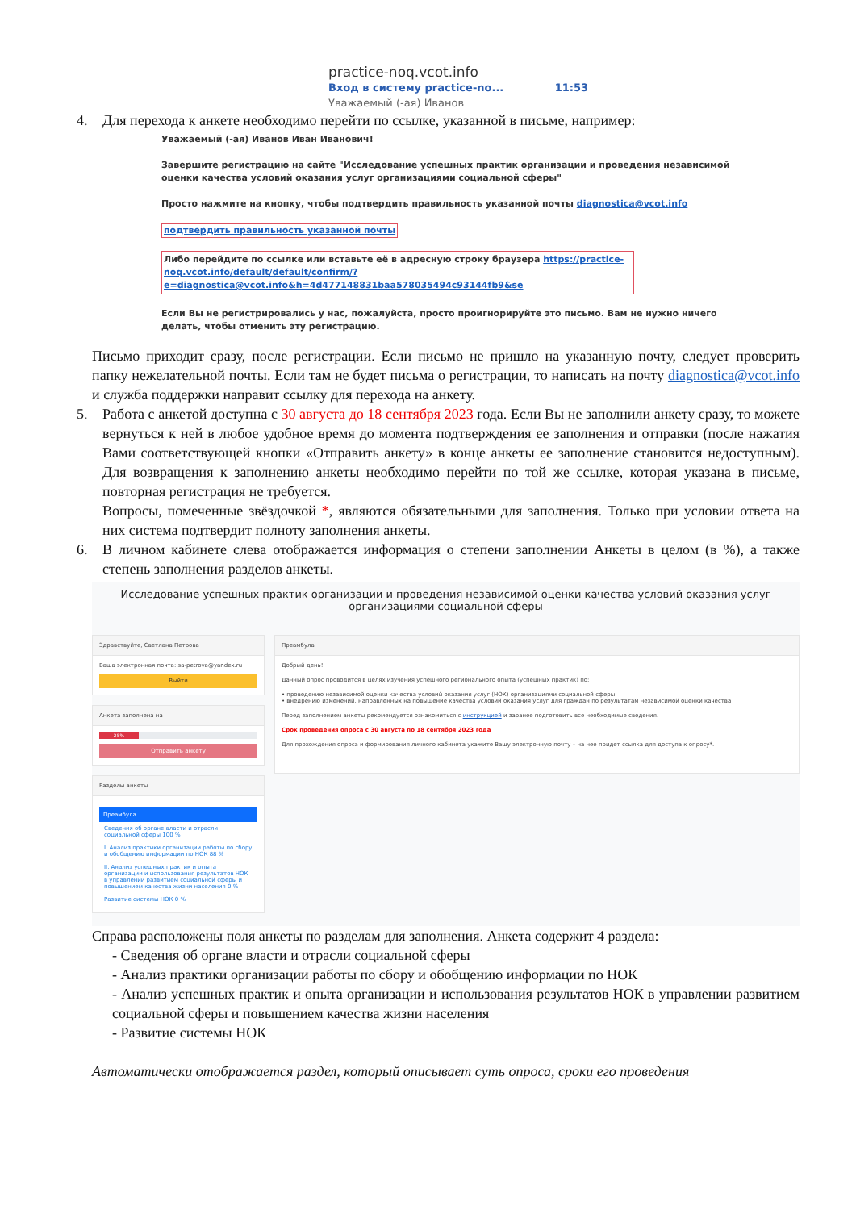practice-noq.vcot.info
Вход в систему practice-no... 11:53
Уважаемый (-ая) Иванов
4. Для перехода к анкете необходимо перейти по ссылке, указанной в письме, например:
Уважаемый (-ая) Иванов Иван Иванович!
Завершите регистрацию на сайте "Исследование успешных практик организации и проведения независимой оценки качества условий оказания услуг организациями социальной сферы"
Просто нажмите на кнопку, чтобы подтвердить правильность указанной почты diagnostica@vcot.info
подтвердить правильность указанной почты
Либо перейдите по ссылке или вставьте её в адресную строку браузера https://practice-noq.vcot.info/default/default/confirm/?e=diagnostica@vcot.info&h=4d477148831baa578035494c93144fb9&se
Если Вы не регистрировались у нас, пожалуйста, просто проигнорируйте это письмо. Вам не нужно ничего делать, чтобы отменить эту регистрацию.
Письмо приходит сразу, после регистрации. Если письмо не пришло на указанную почту, следует проверить папку нежелательной почты. Если там не будет письма о регистрации, то написать на почту diagnostica@vcot.info и служба поддержки направит ссылку для перехода на анкету.
5. Работа с анкетой доступна с 30 августа до 18 сентября 2023 года. Если Вы не заполнили анкету сразу, то можете вернуться к ней в любое удобное время до момента подтверждения ее заполнения и отправки (после нажатия Вами соответствующей кнопки «Отправить анкету» в конце анкеты ее заполнение становится недоступным). Для возвращения к заполнению анкеты необходимо перейти по той же ссылке, которая указана в письме, повторная регистрация не требуется.
Вопросы, помеченные звёздочкой *, являются обязательными для заполнения. Только при условии ответа на них система подтвердит полноту заполнения анкеты.
6. В личном кабинете слева отображается информация о степени заполнении Анкеты в целом (в %), а также степень заполнения разделов анкеты.
Исследование успешных практик организации и проведения независимой оценки качества условий оказания услуг организациями социальной сферы
Здравствуйте, Светлана Петрова
Ваша электронная почта: sa-petrova@yandex.ru
Выйти
Анкета заполнена на
25%
Отправить анкету
Разделы анкеты
Преамбула
Сведения об органе власти и отрасли социальной сферы 100 %
I. Анализ практики организации работы по сбору и обобщению информации по НОК 88 %
II. Анализ успешных практик и опыта организации и использования результатов НОК в управлении развитием социальной сферы и повышением качества жизни населения 0 %
Развитие системы НОК 0 %
Преамбула
Добрый день!
Данный опрос проводится в целях изучения успешного регионального опыта (успешных практик) по:
• проведению независимой оценки качества условий оказания услуг (НОК) организациями социальной сферы
• внедрению изменений, направленных на повышение качества условий оказания услуг для граждан по результатам независимой оценки качества
Перед заполнением анкеты рекомендуется ознакомиться с инструкцией и заранее подготовить все необходимые сведения.
Срок проведения опроса с 30 августа по 18 сентября 2023 года
Для прохождения опроса и формирования личного кабинета укажите Вашу электронную почту – на нее придет ссылка для доступа к опросу*.
Справа расположены поля анкеты по разделам для заполнения. Анкета содержит 4 раздела:
- Сведения об органе власти и отрасли социальной сферы
- Анализ практики организации работы по сбору и обобщению информации по НОК
- Анализ успешных практик и опыта организации и использования результатов НОК в управлении развитием социальной сферы и повышением качества жизни населения
- Развитие системы НОК
Автоматически отображается раздел, который описывает суть опроса, сроки его проведения